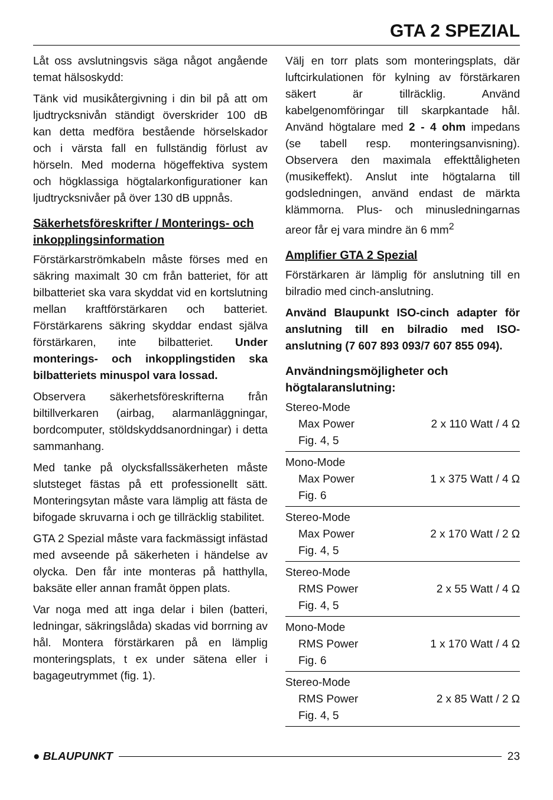GTA 2 SPEZIAL
Låt oss avslutningsvis säga något angående temat hälsoskydd:
Tänk vid musikåtergivning i din bil på att om ljudtrycksnivån ständigt överskrider 100 dB kan detta medföra bestående hörselskador och i värsta fall en fullständig förlust av hörseln. Med moderna högeffektiva system och högklassiga högtalarkonfigurationer kan ljudtrycksnivåer på över 130 dB uppnås.
Säkerhetsföreskrifter / Monterings- och inkopplingsinformation
Förstärkarströmkabeln måste förses med en säkring maximalt 30 cm från batteriet, för att bilbatteriet ska vara skyddat vid en kortslutning mellan kraftförstärkaren och batteriet. Förstärkarens säkring skyddar endast själva förstärkaren, inte bilbatteriet. Under monterings- och inkopplingstiden ska bilbatteriets minuspol vara lossad.
Observera säkerhetsföreskrifterna från biltillverkaren (airbag, alarmanläggningar, bordcomputer, stöldskyddsanordningar) i detta sammanhang.
Med tanke på olycksfallssäkerheten måste slutsteget fästas på ett professionellt sätt. Monteringsytan måste vara lämplig att fästa de bifogade skruvarna i och ge tillräcklig stabilitet.
GTA 2 Spezial måste vara fackmässigt infästad med avseende på säkerheten i händelse av olycka. Den får inte monteras på hatthylla, baksäte eller annan framåt öppen plats.
Var noga med att inga delar i bilen (batteri, ledningar, säkringslåda) skadas vid borrning av hål. Montera förstärkaren på en lämplig monteringsplats, t ex under sätena eller i bagageutrymmet (fig. 1).
Välj en torr plats som monteringsplats, där luftcirkulationen för kylning av förstärkaren säkert är tillräcklig. Använd kabelgenomföringar till skarpkantade hål. Använd högtalare med 2 - 4 ohm impedans (se tabell resp. monteringsanvisning). Observera den maximala effekttåligheten (musikeffekt). Anslut inte högtalarna till godsledningen, använd endast de märkta klämmorna. Plus- och minusledningarnas areor får ej vara mindre än 6 mm<sup>2</sup>
Amplifier GTA 2 Spezial
Förstärkaren är lämplig för anslutning till en bilradio med cinch-anslutning.
Använd Blaupunkt ISO-cinch adapter för anslutning till en bilradio med ISO-anslutning (7 607 893 093/7 607 855 094).
Användningsmöjligheter och högtalaranslutning:
| Stereo-Mode | |
| Max Power | 2 x 110 Watt / 4 Ω |
| Fig. 4, 5 | |
| Mono-Mode | |
| Max Power | 1 x 375 Watt / 4 Ω |
| Fig. 6 | |
| Stereo-Mode | |
| Max Power | 2 x 170 Watt / 2 Ω |
| Fig. 4, 5 | |
| Stereo-Mode | |
| RMS Power | 2 x 55 Watt / 4 Ω |
| Fig. 4, 5 | |
| Mono-Mode | |
| RMS Power | 1 x 170 Watt / 4 Ω |
| Fig. 6 | |
| Stereo-Mode | |
| RMS Power | 2 x 85 Watt / 2 Ω |
| Fig. 4, 5 | |
● BLAUPUNKT 23